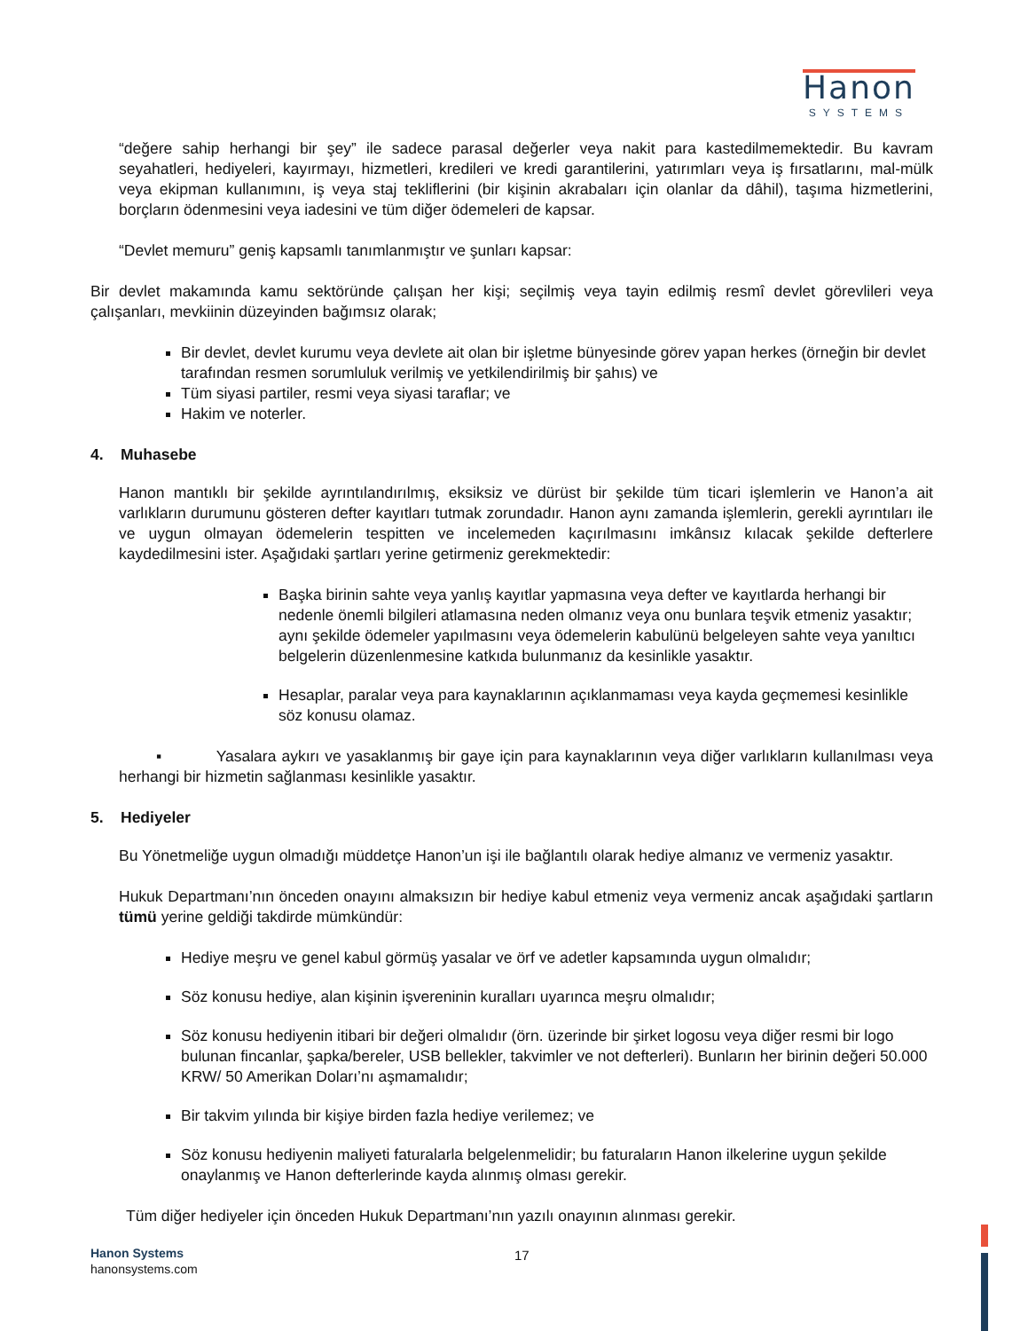Hanon
SYSTEMS
“değere sahip herhangi bir şey” ile sadece parasal değerler veya nakit para kastedilmemektedir. Bu kavram seyahatleri, hediyeleri, kayırmayı, hizmetleri, kredileri ve kredi garantilerini, yatırımları veya iş fırsatlarını, mal-mülk veya ekipman kullanımını, iş veya staj tekliflerini (bir kişinin akrabaları için olanlar da dâhil), taşıma hizmetlerini, borçların ödenmesini veya iadesini ve tüm diğer ödemeleri de kapsar.
“Devlet memuru” geniş kapsamlı tanımlanmıştır ve şunları kapsar:
Bir devlet makamında kamu sektöründe çalışan her kişi; seçilmiş veya tayin edilmiş resmî devlet görevlileri veya çalışanları, mevkiinin düzeyinden bağımsız olarak;
Bir devlet, devlet kurumu veya devlete ait olan bir işletme bünyesinde görev yapan herkes (örneğin bir devlet tarafından resmen sorumluluk verilmiş ve yetkilendirilmiş bir şahıs) ve
Tüm siyasi partiler, resmi veya siyasi taraflar; ve
Hakim ve noterler.
4. Muhasebe
Hanon mantıklı bir şekilde ayrıntılandırılmış, eksiksiz ve dürüst bir şekilde tüm ticari işlemlerin ve Hanon’a ait varlıkların durumunu gösteren defter kayıtları tutmak zorundadır. Hanon aynı zamanda işlemlerin, gerekli ayrıntıları ile ve uygun olmayan ödemelerin tespitten ve incelemeden kaçırılmasını imkânsız kılacak şekilde defterlere kaydedilmesini ister. Aşağıdaki şartları yerine getirmeniz gerekmektedir:
Başka birinin sahte veya yanlış kayıtlar yapmasına veya defter ve kayıtlarda herhangi bir nedenle önemli bilgileri atlamasına neden olmanız veya onu bunlara teşvik etmeniz yasaktır; aynı şekilde ödemeler yapılmasını veya ödemelerin kabulünü belgeleyen sahte veya yanıltıcı belgelerin düzenlenmesine katkıda bulunmanız da kesinlikle yasaktır.
Hesaplar, paralar veya para kaynaklarının açıklanmaması veya kayda geçmemesi kesinlikle söz konusu olamaz.
▪ Yasalara aykırı ve yasaklanmış bir gaye için para kaynaklarının veya diğer varlıkların kullanılması veya herhangi bir hizmetin sağlanması kesinlikle yasaktır.
5. Hediyeler
Bu Yönetmeliğe uygun olmadığı müddetçe Hanon’un işi ile bağlantılı olarak hediye almanız ve vermeniz yasaktır.
Hukuk Departmanı’nın önceden onayını almaksızın bir hediye kabul etmeniz veya vermeniz ancak aşağıdaki şartların tümü yerine geldiği takdirde mümkündür:
Hediye meşru ve genel kabul görmüş yasalar ve örf ve adetler kapsamında uygun olmalıdır;
Söz konusu hediye, alan kişinin işvereninin kuralları uyarınca meşru olmalıdır;
Söz konusu hediyenin itibari bir değeri olmalıdır (örn. üzerinde bir şirket logosu veya diğer resmi bir logo bulunan fincanlar, şapka/bereler, USB bellekler, takvimler ve not defterleri). Bunların her birinin değeri 50.000 KRW/ 50 Amerikan Doları’nı aşmamalıdır;
Bir takvim yılında bir kişiye birden fazla hediye verilemez; ve
Söz konusu hediyenin maliyeti faturalarla belgelenmelidir; bu faturaların Hanon ilkelerine uygun şekilde onaylanmış ve Hanon defterlerinde kayda alınmış olması gerekir.
Tüm diğer hediyeler için önceden Hukuk Departmanı’nın yazılı onayının alınması gerekir.
Hanon Systems
hanonsystems.com
17